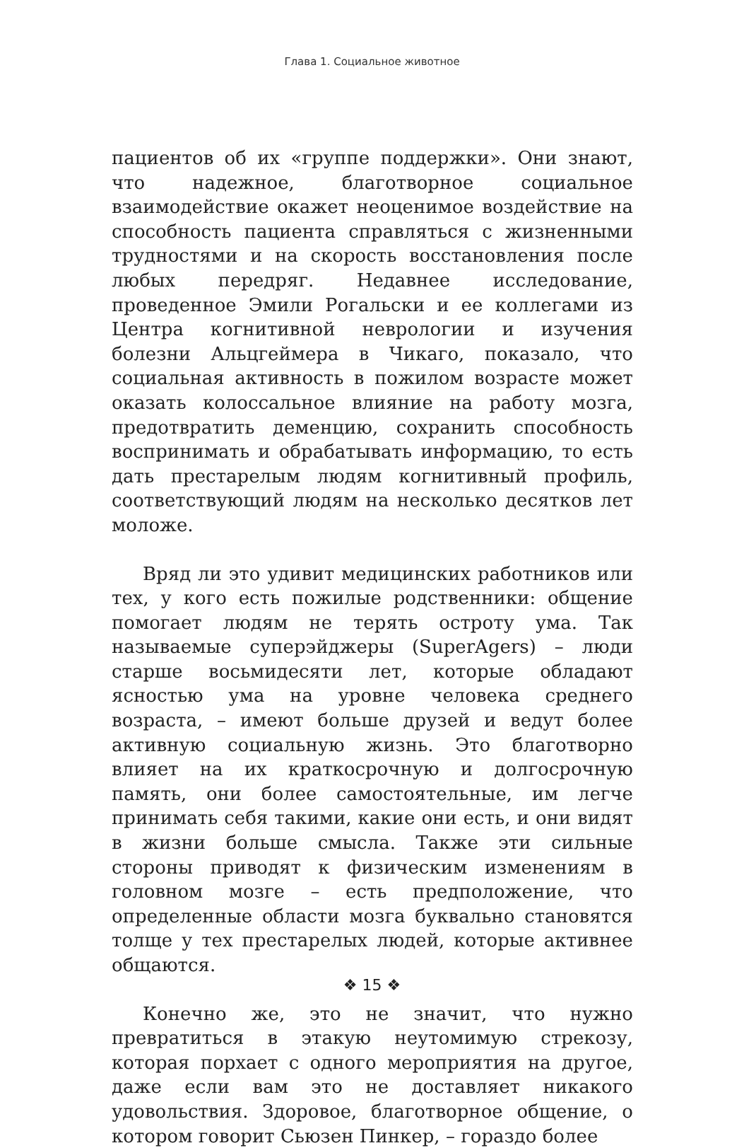Глава 1. Социальное животное
пациентов об их «группе поддержки». Они знают, что надежное, благотворное социальное взаимодействие окажет неоценимое воздействие на способность пациента справляться с жизненными трудностями и на скорость восстановления после любых передряг. Недавнее исследование, проведенное Эмили Рогальски и ее коллегами из Центра когнитивной неврологии и изучения болезни Альцгеймера в Чикаго, показало, что социальная активность в пожилом возрасте может оказать колоссальное влияние на работу мозга, предотвратить деменцию, сохранить способность воспринимать и обрабатывать информацию, то есть дать престарелым людям когнитивный профиль, соответствующий людям на несколько десятков лет моложе.
Вряд ли это удивит медицинских работников или тех, у кого есть пожилые родственники: общение помогает людям не терять остроту ума. Так называемые суперэйджеры (SuperAgers) – люди старше восьмидесяти лет, которые обладают ясностью ума на уровне человека среднего возраста, – имеют больше друзей и ведут более активную социальную жизнь. Это благотворно влияет на их краткосрочную и долгосрочную память, они более самостоятельные, им легче принимать себя такими, какие они есть, и они видят в жизни больше смысла. Также эти сильные стороны приводят к физическим изменениям в головном мозге – есть предположение, что определенные области мозга буквально становятся толще у тех престарелых людей, которые активнее общаются.
Конечно же, это не значит, что нужно превратиться в этакую неутомимую стрекозу, которая порхает с одного мероприятия на другое, даже если вам это не доставляет никакого удовольствия. Здоровое, благотворное общение, о котором говорит Сьюзен Пинкер, – гораздо более
❖ 15 ❖